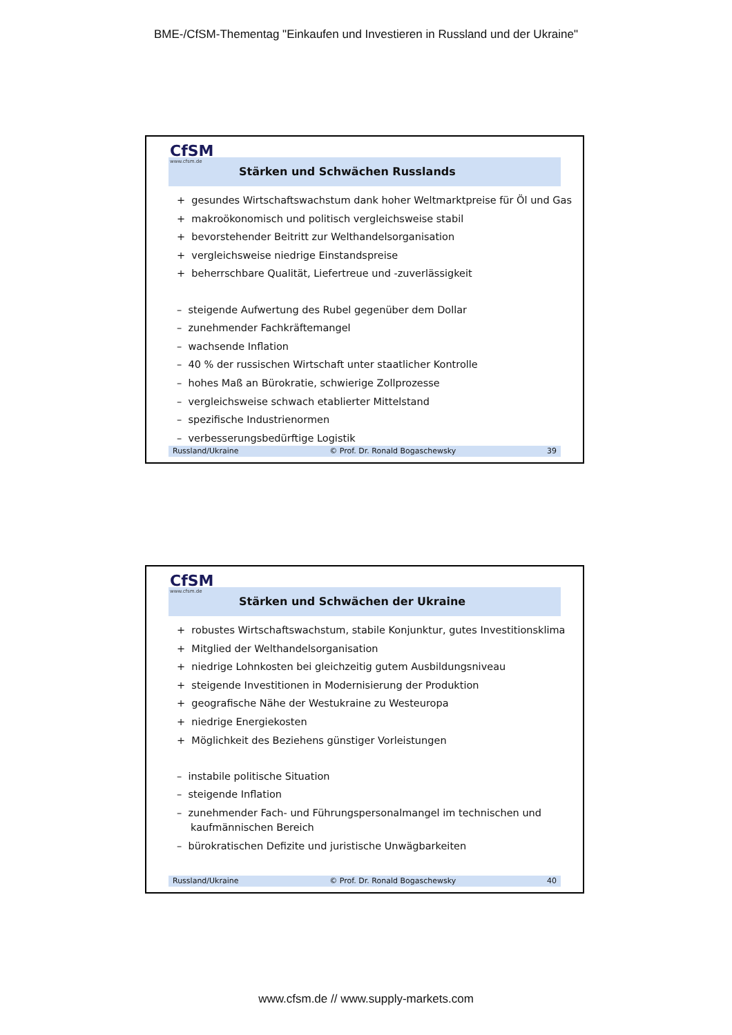BME-/CfSM-Thementag "Einkaufen und Investieren in Russland und der Ukraine"
CfSM
www.cfsm.de
Stärken und Schwächen Russlands
+ gesundes Wirtschaftswachstum dank hoher Weltmarktpreise für Öl und Gas
+ makroökonomisch und politisch vergleichsweise stabil
+ bevorstehender Beitritt zur Welthandelsorganisation
+ vergleichsweise niedrige Einstandspreise
+ beherrschbare Qualität, Liefertreue und -zuverlässigkeit
– steigende Aufwertung des Rubel gegenüber dem Dollar
– zunehmender Fachkräftemangel
– wachsende Inflation
– 40 % der russischen Wirtschaft unter staatlicher Kontrolle
– hohes Maß an Bürokratie, schwierige Zollprozesse
– vergleichsweise schwach etablierter Mittelstand
– spezifische Industrienormen
– verbesserungsbedürftige Logistik
Russland/Ukraine © Prof. Dr. Ronald Bogaschewsky 39
CfSM
www.cfsm.de
Stärken und Schwächen der Ukraine
+ robustes Wirtschaftswachstum, stabile Konjunktur, gutes Investitionsklima
+ Mitglied der Welthandelsorganisation
+ niedrige Lohnkosten bei gleichzeitig gutem Ausbildungsniveau
+ steigende Investitionen in Modernisierung der Produktion
+ geografische Nähe der Westukraine zu Westeuropa
+ niedrige Energiekosten
+ Möglichkeit des Beziehens günstiger Vorleistungen
– instabile politische Situation
– steigende Inflation
– zunehmender Fach- und Führungspersonalmangel im technischen und kaufmännischen Bereich
– bürokratischen Defizite und juristische Unwägbarkeiten
Russland/Ukraine © Prof. Dr. Ronald Bogaschewsky 40
www.cfsm.de // www.supply-markets.com